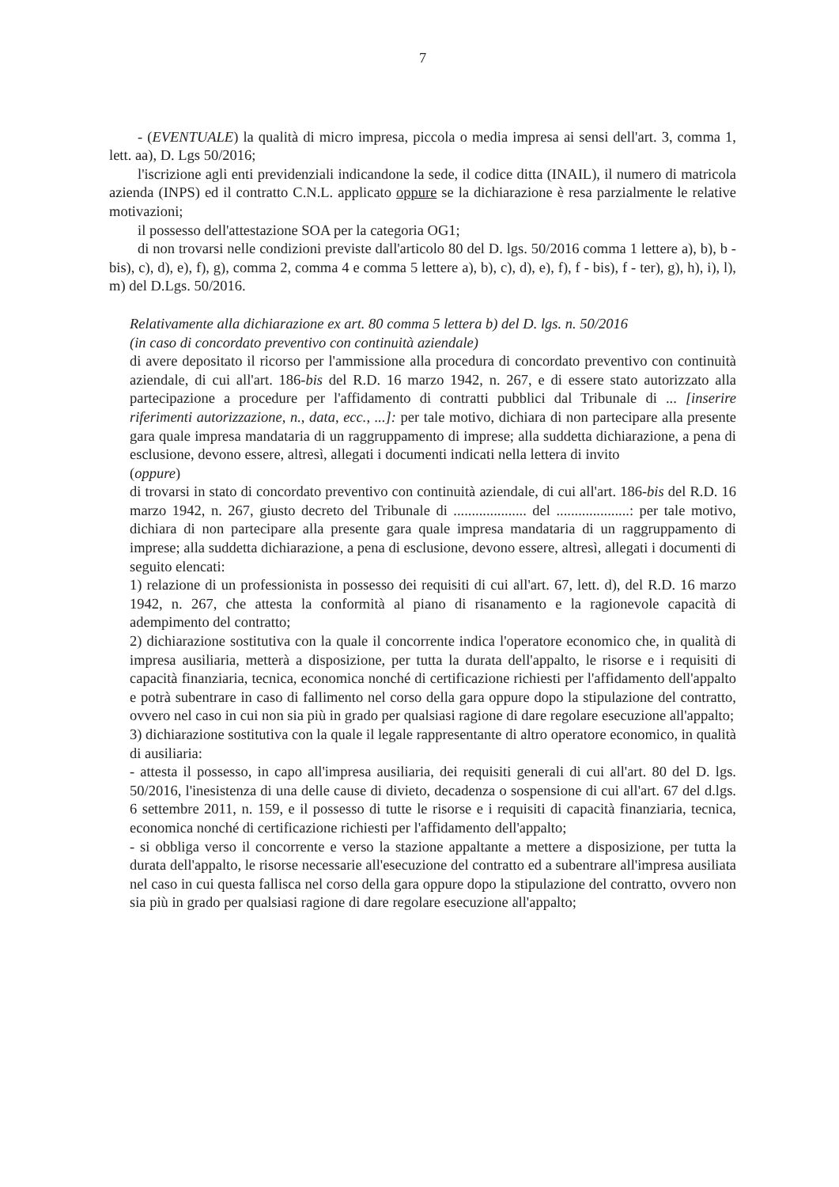7
- (EVENTUALE) la qualità di micro impresa, piccola o media impresa ai sensi dell'art. 3, comma 1, lett. aa), D. Lgs 50/2016;
l'iscrizione agli enti previdenziali indicandone la sede, il codice ditta (INAIL), il numero di matricola azienda (INPS) ed il contratto C.N.L. applicato oppure se la dichiarazione è resa parzialmente le relative motivazioni;
il possesso dell'attestazione SOA per la categoria OG1;
di non trovarsi nelle condizioni previste dall'articolo 80 del D. lgs. 50/2016 comma 1 lettere a), b), b - bis), c), d), e), f), g), comma 2, comma 4 e comma 5 lettere a), b), c), d), e), f), f - bis), f - ter), g), h), i), l), m) del D.Lgs. 50/2016.
Relativamente alla dichiarazione ex art. 80 comma 5 lettera b) del D. lgs. n. 50/2016
(in caso di concordato preventivo con continuità aziendale)
di avere depositato il ricorso per l'ammissione alla procedura di concordato preventivo con continuità aziendale, di cui all'art. 186-bis del R.D. 16 marzo 1942, n. 267, e di essere stato autorizzato alla partecipazione a procedure per l'affidamento di contratti pubblici dal Tribunale di ... [inserire riferimenti autorizzazione, n., data, ecc., ...]: per tale motivo, dichiara di non partecipare alla presente gara quale impresa mandataria di un raggruppamento di imprese; alla suddetta dichiarazione, a pena di esclusione, devono essere, altresì, allegati i documenti indicati nella lettera di invito
(oppure)
di trovarsi in stato di concordato preventivo con continuità aziendale, di cui all'art. 186-bis del R.D. 16 marzo 1942, n. 267, giusto decreto del Tribunale di .................... del ....................: per tale motivo, dichiara di non partecipare alla presente gara quale impresa mandataria di un raggruppamento di imprese; alla suddetta dichiarazione, a pena di esclusione, devono essere, altresì, allegati i documenti di seguito elencati:
1) relazione di un professionista in possesso dei requisiti di cui all'art. 67, lett. d), del R.D. 16 marzo 1942, n. 267, che attesta la conformità al piano di risanamento e la ragionevole capacità di adempimento del contratto;
2) dichiarazione sostitutiva con la quale il concorrente indica l'operatore economico che, in qualità di impresa ausiliaria, metterà a disposizione, per tutta la durata dell'appalto, le risorse e i requisiti di capacità finanziaria, tecnica, economica nonché di certificazione richiesti per l'affidamento dell'appalto e potrà subentrare in caso di fallimento nel corso della gara oppure dopo la stipulazione del contratto, ovvero nel caso in cui non sia più in grado per qualsiasi ragione di dare regolare esecuzione all'appalto;
3) dichiarazione sostitutiva con la quale il legale rappresentante di altro operatore economico, in qualità di ausiliaria:
- attesta il possesso, in capo all'impresa ausiliaria, dei requisiti generali di cui all'art. 80 del D. lgs. 50/2016, l'inesistenza di una delle cause di divieto, decadenza o sospensione di cui all'art. 67 del d.lgs. 6 settembre 2011, n. 159, e il possesso di tutte le risorse e i requisiti di capacità finanziaria, tecnica, economica nonché di certificazione richiesti per l'affidamento dell'appalto;
- si obbliga verso il concorrente e verso la stazione appaltante a mettere a disposizione, per tutta la durata dell'appalto, le risorse necessarie all'esecuzione del contratto ed a subentrare all'impresa ausiliata nel caso in cui questa fallisca nel corso della gara oppure dopo la stipulazione del contratto, ovvero non sia più in grado per qualsiasi ragione di dare regolare esecuzione all'appalto;